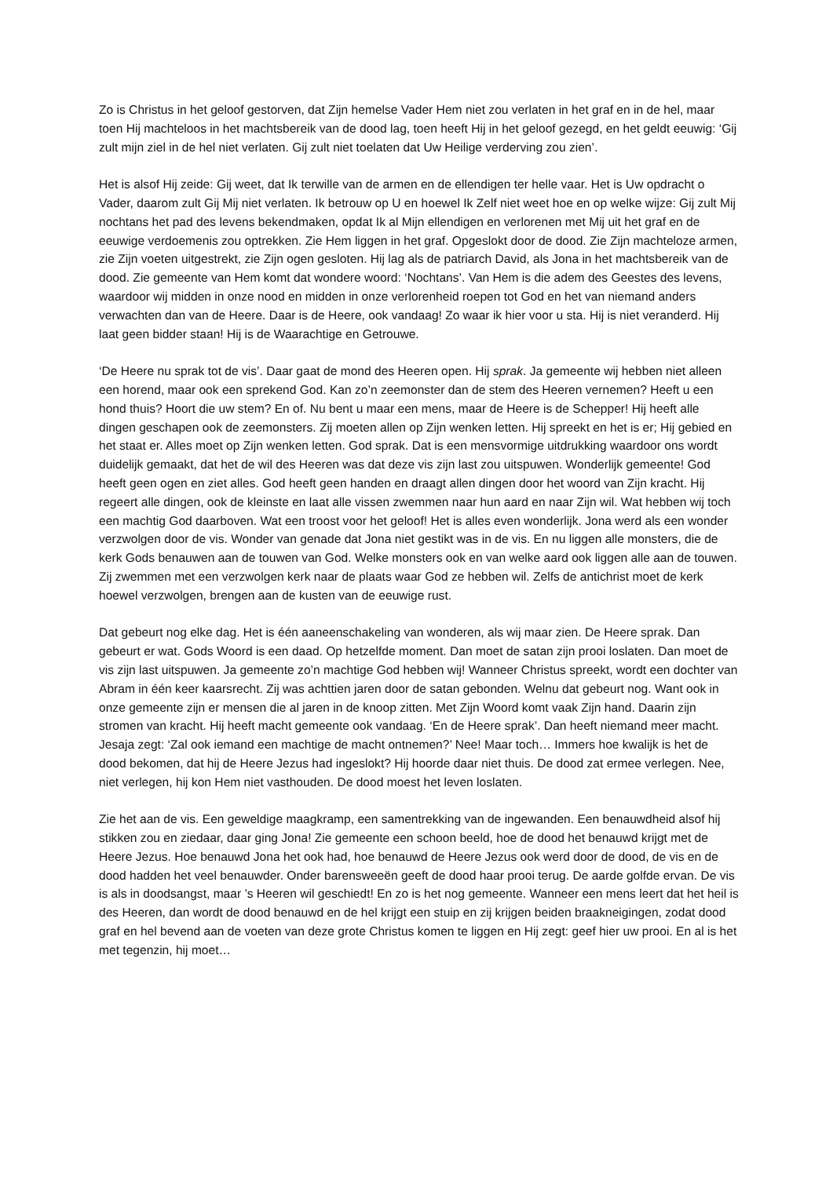Zo is Christus in het geloof gestorven, dat Zijn hemelse Vader Hem niet zou verlaten in het graf en in de hel, maar toen Hij machteloos in het machtsbereik van de dood lag, toen heeft Hij in het geloof gezegd, en het geldt eeuwig: ‘Gij zult mijn ziel in de hel niet verlaten. Gij zult niet toelaten dat Uw Heilige verderving zou zien’.
Het is alsof Hij zeide: Gij weet, dat Ik terwille van de armen en de ellendigen ter helle vaar. Het is Uw opdracht o Vader, daarom zult Gij Mij niet verlaten. Ik betrouw op U en hoewel Ik Zelf niet weet hoe en op welke wijze: Gij zult Mij nochtans het pad des levens bekendmaken, opdat Ik al Mijn ellendigen en verlorenen met Mij uit het graf en de eeuwige verdoemenis zou optrekken. Zie Hem liggen in het graf. Opgeslokt door de dood. Zie Zijn machteloze armen, zie Zijn voeten uitgestrekt, zie Zijn ogen gesloten. Hij lag als de patriarch David, als Jona in het machtsbereik van de dood. Zie gemeente van Hem komt dat wondere woord: ‘Nochtans’. Van Hem is die adem des Geestes des levens, waardoor wij midden in onze nood en midden in onze verlorenheid roepen tot God en het van niemand anders verwachten dan van de Heere. Daar is de Heere, ook vandaag! Zo waar ik hier voor u sta. Hij is niet veranderd. Hij laat geen bidder staan! Hij is de Waarachtige en Getrouwe.
‘De Heere nu sprak tot de vis’. Daar gaat de mond des Heeren open. Hij sprak. Ja gemeente wij hebben niet alleen een horend, maar ook een sprekend God. Kan zo’n zeemonster dan de stem des Heeren vernemen? Heeft u een hond thuis? Hoort die uw stem? En of. Nu bent u maar een mens, maar de Heere is de Schepper! Hij heeft alle dingen geschapen ook de zeemonsters. Zij moeten allen op Zijn wenken letten. Hij spreekt en het is er; Hij gebied en het staat er. Alles moet op Zijn wenken letten. God sprak. Dat is een mensvormige uitdrukking waardoor ons wordt duidelijk gemaakt, dat het de wil des Heeren was dat deze vis zijn last zou uitspuwen. Wonderlijk gemeente! God heeft geen ogen en ziet alles. God heeft geen handen en draagt allen dingen door het woord van Zijn kracht. Hij regeert alle dingen, ook de kleinste en laat alle vissen zwemmen naar hun aard en naar Zijn wil. Wat hebben wij toch een machtig God daarboven. Wat een troost voor het geloof! Het is alles even wonderlijk. Jona werd als een wonder verzwolgen door de vis. Wonder van genade dat Jona niet gestikt was in de vis. En nu liggen alle monsters, die de kerk Gods benauwen aan de touwen van God. Welke monsters ook en van welke aard ook liggen alle aan de touwen. Zij zwemmen met een verzwolgen kerk naar de plaats waar God ze hebben wil. Zelfs de antichrist moet de kerk hoewel verzwolgen, brengen aan de kusten van de eeuwige rust.
Dat gebeurt nog elke dag. Het is één aaneenschakeling van wonderen, als wij maar zien. De Heere sprak. Dan gebeurt er wat. Gods Woord is een daad. Op hetzelfde moment. Dan moet de satan zijn prooi loslaten. Dan moet de vis zijn last uitspuwen. Ja gemeente zo’n machtige God hebben wij! Wanneer Christus spreekt, wordt een dochter van Abram in één keer kaarsrecht. Zij was achttien jaren door de satan gebonden. Welnu dat gebeurt nog. Want ook in onze gemeente zijn er mensen die al jaren in de knoop zitten. Met Zijn Woord komt vaak Zijn hand. Daarin zijn stromen van kracht. Hij heeft macht gemeente ook vandaag. ‘En de Heere sprak’. Dan heeft niemand meer macht. Jesaja zegt: ‘Zal ook iemand een machtige de macht ontnemen?’ Nee! Maar toch… Immers hoe kwalijk is het de dood bekomen, dat hij de Heere Jezus had ingeslokt? Hij hoorde daar niet thuis. De dood zat ermee verlegen. Nee, niet verlegen, hij kon Hem niet vasthouden. De dood moest het leven loslaten.
Zie het aan de vis. Een geweldige maagkramp, een samentrekking van de ingewanden. Een benauwdheid alsof hij stikken zou en ziedaar, daar ging Jona! Zie gemeente een schoon beeld, hoe de dood het benauwd krijgt met de Heere Jezus. Hoe benauwd Jona het ook had, hoe benauwd de Heere Jezus ook werd door de dood, de vis en de dood hadden het veel benauwder. Onder barensweeën geeft de dood haar prooi terug. De aarde golfde ervan. De vis is als in doodsangst, maar ’s Heeren wil geschiedt! En zo is het nog gemeente. Wanneer een mens leert dat het heil is des Heeren, dan wordt de dood benauwd en de hel krijgt een stuip en zij krijgen beiden braakneigingen, zodat dood graf en hel bevend aan de voeten van deze grote Christus komen te liggen en Hij zegt: geef hier uw prooi. En al is het met tegenzin, hij moet…